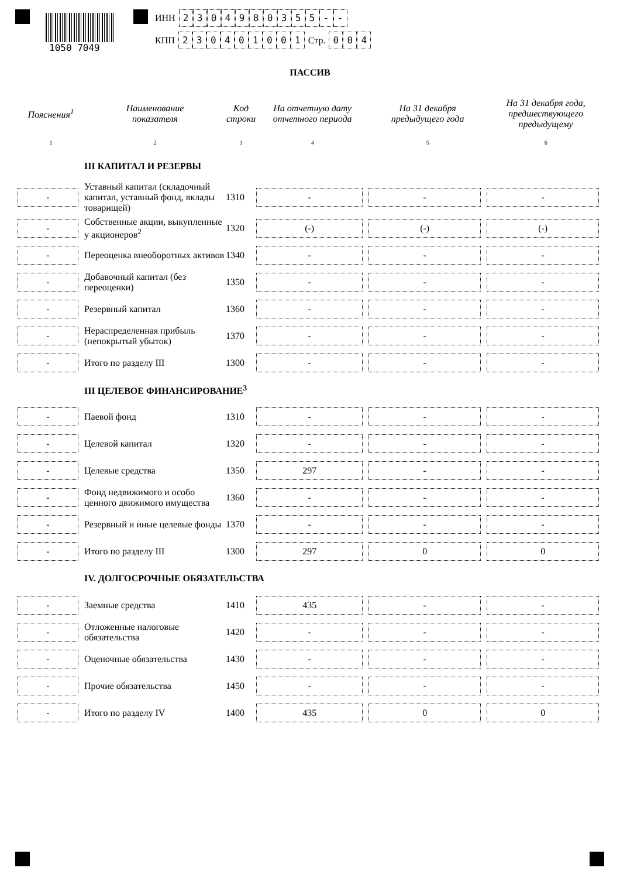1050 7049
ИНН 2304980355 - -
КПП 230401001 Стр. 004
ПАССИВ
| Пояснения<sup>1</sup> | Наименование показателя | Код строки | На отчетную дату отчетного периода | На 31 декабря предыдущего года | На 31 декабря года, предшествующего предыдущему |
| --- | --- | --- | --- | --- | --- |
| 1 | 2 | 3 | 4 | 5 | 6 |
| | III КАПИТАЛ И РЕЗЕРВЫ | | | | |
| - | Уставный капитал (складочный капитал, уставный фонд, вклады товарищей) | 1310 | - | - | - |
| - | Собственные акции, выкупленные у акционеров<sup>2</sup> | 1320 | (-) | (-) | (-) |
| - | Переоценка внеоборотных активов | 1340 | - | - | - |
| - | Добавочный капитал (без переоценки) | 1350 | - | - | - |
| - | Резервный капитал | 1360 | - | - | - |
| - | Нераспределенная прибыль (непокрытый убыток) | 1370 | - | - | - |
| - | Итого по разделу III | 1300 | - | - | - |
| | III ЦЕЛЕВОЕ ФИНАНСИРОВАНИЕ<sup>3</sup> | | | | |
| - | Паевой фонд | 1310 | - | - | - |
| - | Целевой капитал | 1320 | - | - | - |
| - | Целевые средства | 1350 | 297 | - | - |
| - | Фонд недвижимого и особо ценного движимого имущества | 1360 | - | - | - |
| - | Резервный и иные целевые фонды | 1370 | - | - | - |
| - | Итого по разделу III | 1300 | 297 | 0 | 0 |
| | IV. ДОЛГОСРОЧНЫЕ ОБЯЗАТЕЛЬСТВА | | | | |
| - | Заемные средства | 1410 | 435 | - | - |
| - | Отложенные налоговые обязательства | 1420 | - | - | - |
| - | Оценочные обязательства | 1430 | - | - | - |
| - | Прочие обязательства | 1450 | - | - | - |
| - | Итого по разделу IV | 1400 | 435 | 0 | 0 |